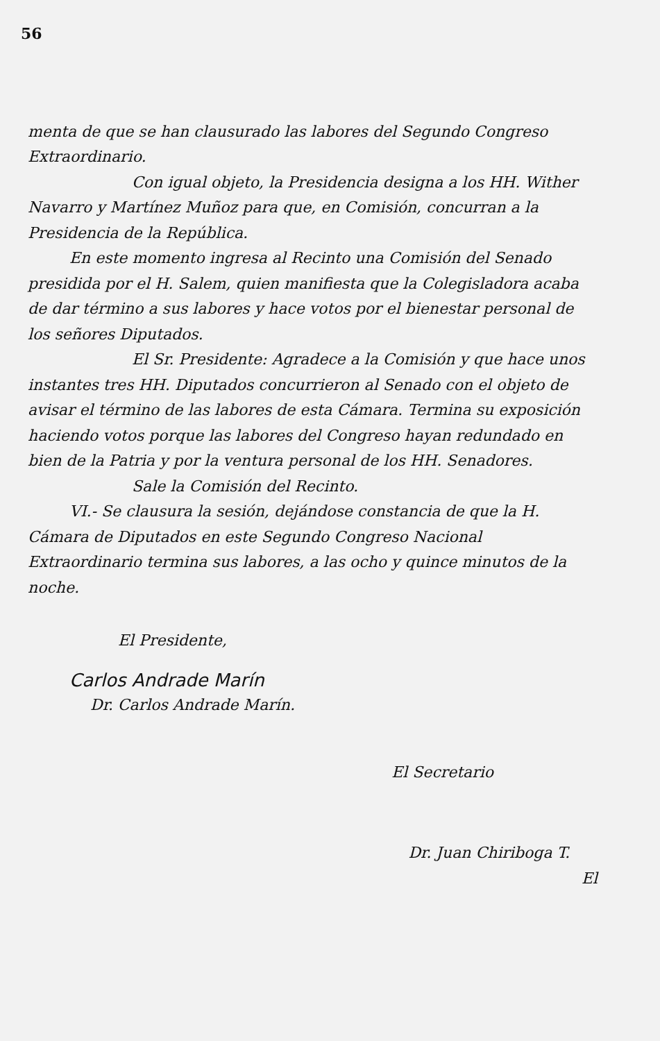56
menta de que se han clausurado las labores del Segundo Congreso Extraordinario.
Con igual objeto, la Presidencia designa a los HH. Wither Navarro y Martínez Muñoz para que, en Comisión, concurran a la Presidencia de la República.
En este momento ingresa al Recinto una Comisión del Senado presidida por el H. Salem, quien manifiesta que la Colegisladora acaba de dar término a sus labores y hace votos por el bienestar personal de los señores Diputados.
El Sr. Presidente: Agradece a la Comisión y que hace unos instantes tres HH. Diputados concurrieron al Senado con el objeto de avisar el término de las labores de esta Cámara. Termina su exposición haciendo votos porque las labores del Congreso hayan redundado en bien de la Patria y por la ventura personal de los HH. Senadores.
Sale la Comisión del Recinto.
VI.- Se clausura la sesión, dejándose constancia de que la H. Cámara de Diputados en este Segundo Congreso Nacional Extraordinario termina sus labores, a las ocho y quince minutos de la noche.
El Presidente,
Carlos Andrade Marín
Dr. Carlos Andrade Marín.
El Secretario
Dr. Juan Chiriboga T.
El